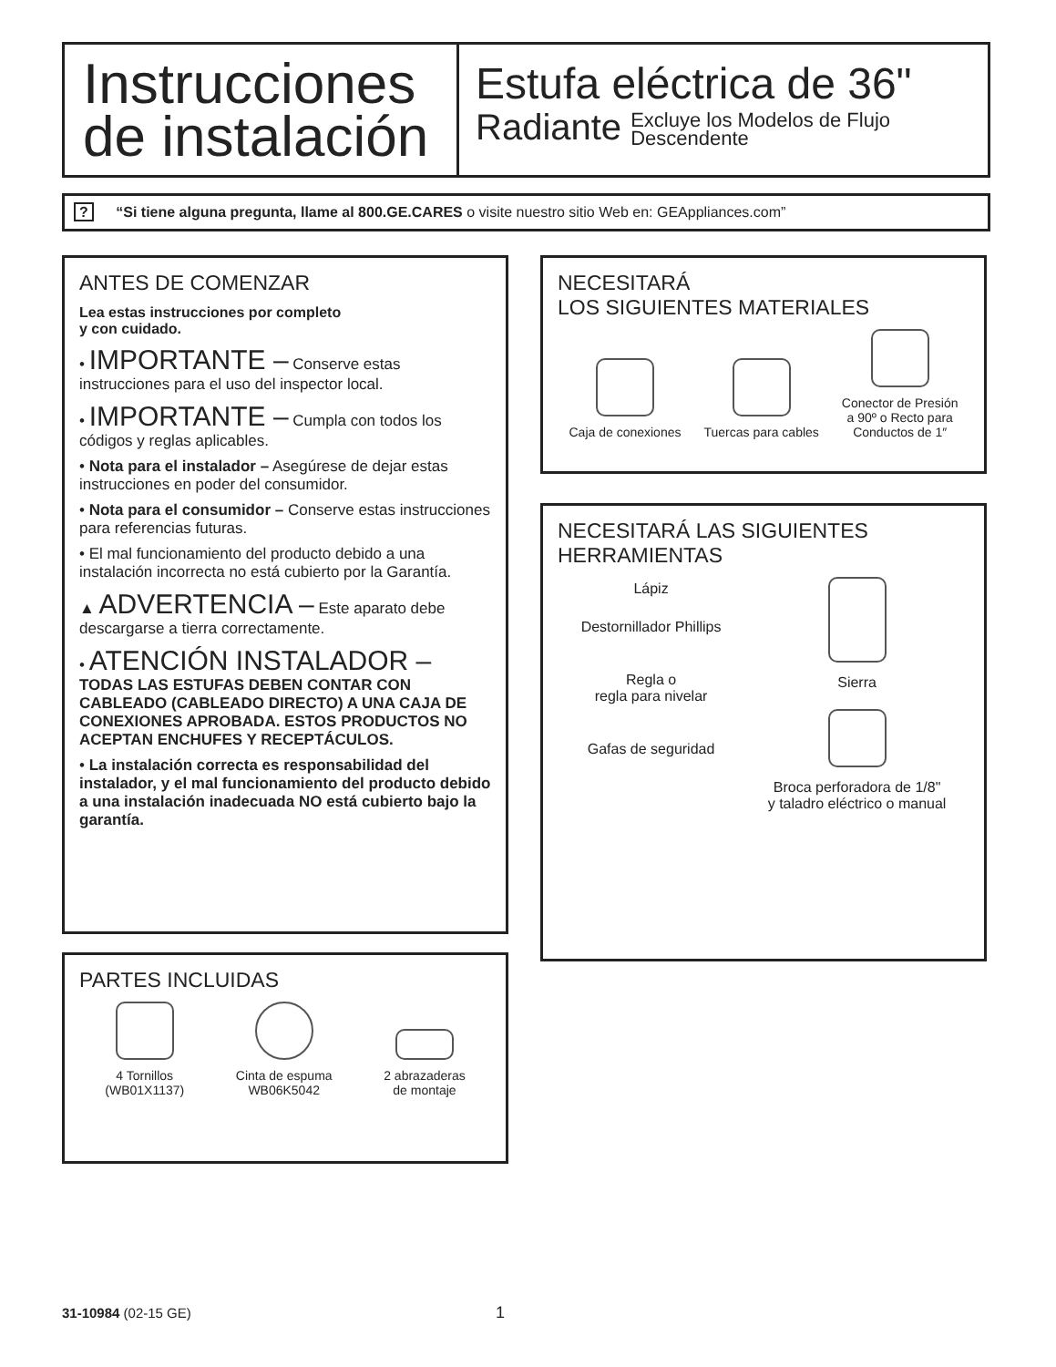Instrucciones
de instalación
Estufa eléctrica de 36"
Radiante Excluye los Modelos de Flujo
Descendente
? “Si tiene alguna pregunta, llame al 800.GE.CARES o visite nuestro sitio Web en: GEAppliances.com”
ANTES DE COMENZAR
Lea estas instrucciones por completo
y con cuidado.
• IMPORTANTE – Conserve estas instrucciones para el uso del inspector local.
• IMPORTANTE – Cumpla con todos los códigos y reglas aplicables.
• Nota para el instalador – Asegúrese de dejar estas instrucciones en poder del consumidor.
• Nota para el consumidor – Conserve estas instrucciones para referencias futuras.
• El mal funcionamiento del producto debido a una instalación incorrecta no está cubierto por la Garantía.
▲ ADVERTENCIA – Este aparato debe descargarse a tierra correctamente.
• ATENCIÓN INSTALADOR –
TODAS LAS ESTUFAS DEBEN CONTAR CON CABLEADO (CABLEADO DIRECTO) A UNA CAJA DE CONEXIONES APROBADA. ESTOS PRODUCTOS NO ACEPTAN ENCHUFES Y RECEPTÁCULOS.
• La instalación correcta es responsabilidad del instalador, y el mal funcionamiento del producto debido a una instalación inadecuada NO está cubierto bajo la garantía.
PARTES INCLUIDAS
4 Tornillos
(WB01X1137)
Cinta de espuma
WB06K5042
2 abrazaderas
de montaje
NECESITARÁ
LOS SIGUIENTES MATERIALES
Caja de conexiones
Tuercas para cables
Conector de Presión
a 90º o Recto para
Conductos de 1″
NECESITARÁ LAS SIGUIENTES
HERRAMIENTAS
Lápiz
Destornillador Phillips
Regla o
regla para nivelar
Gafas de seguridad
Sierra
Broca perforadora de 1/8"
y taladro eléctrico o manual
31-10984 (02-15 GE) 1